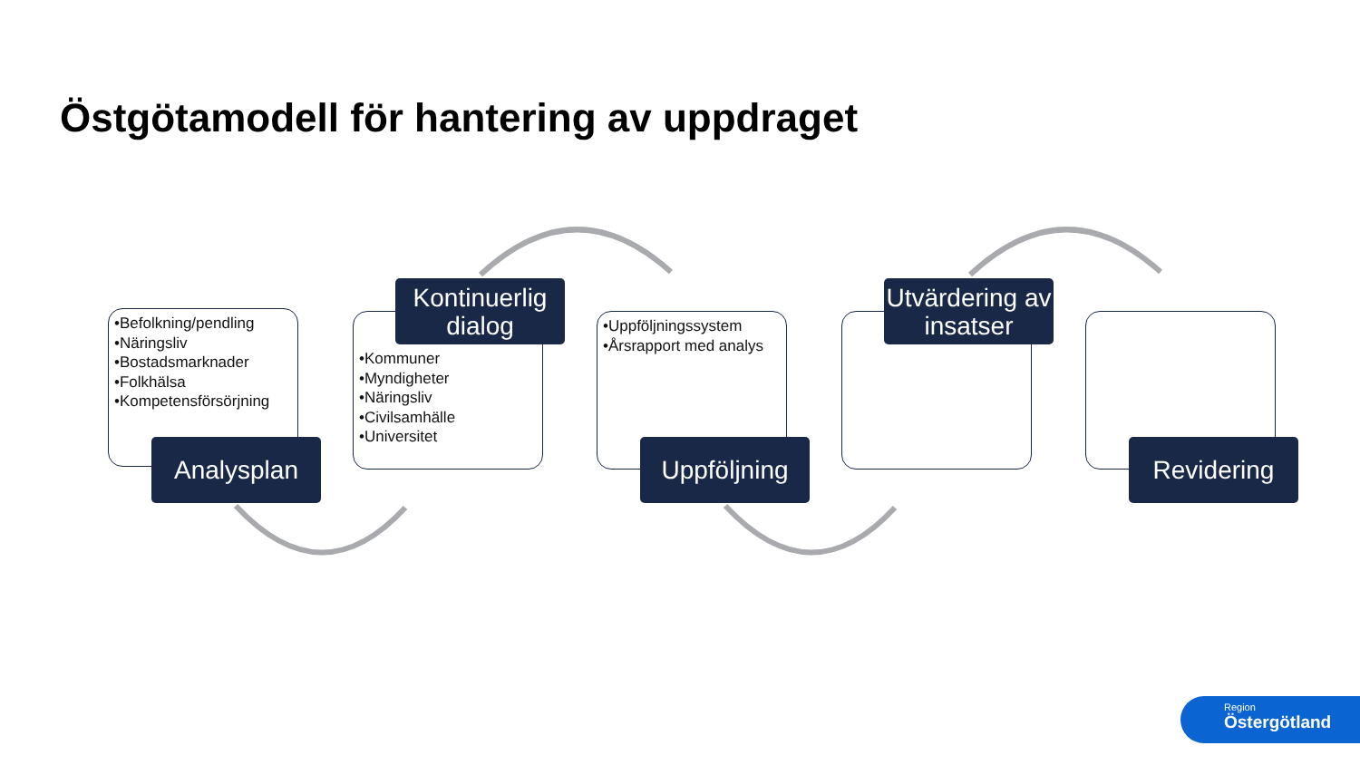Östgötamodell för hantering av uppdraget
•Befolkning/pendling
•Näringsliv
•Bostadsmarknader
•Folkhälsa
•Kompetensförsörjning
Analysplan
•Kommuner
•Myndigheter
•Näringsliv
•Civilsamhälle
•Universitet
Kontinuerlig dialog
•Uppföljningssystem
•Årsrapport med analys
Uppföljning
Utvärdering av insatser
Revidering
Region
Östergötland